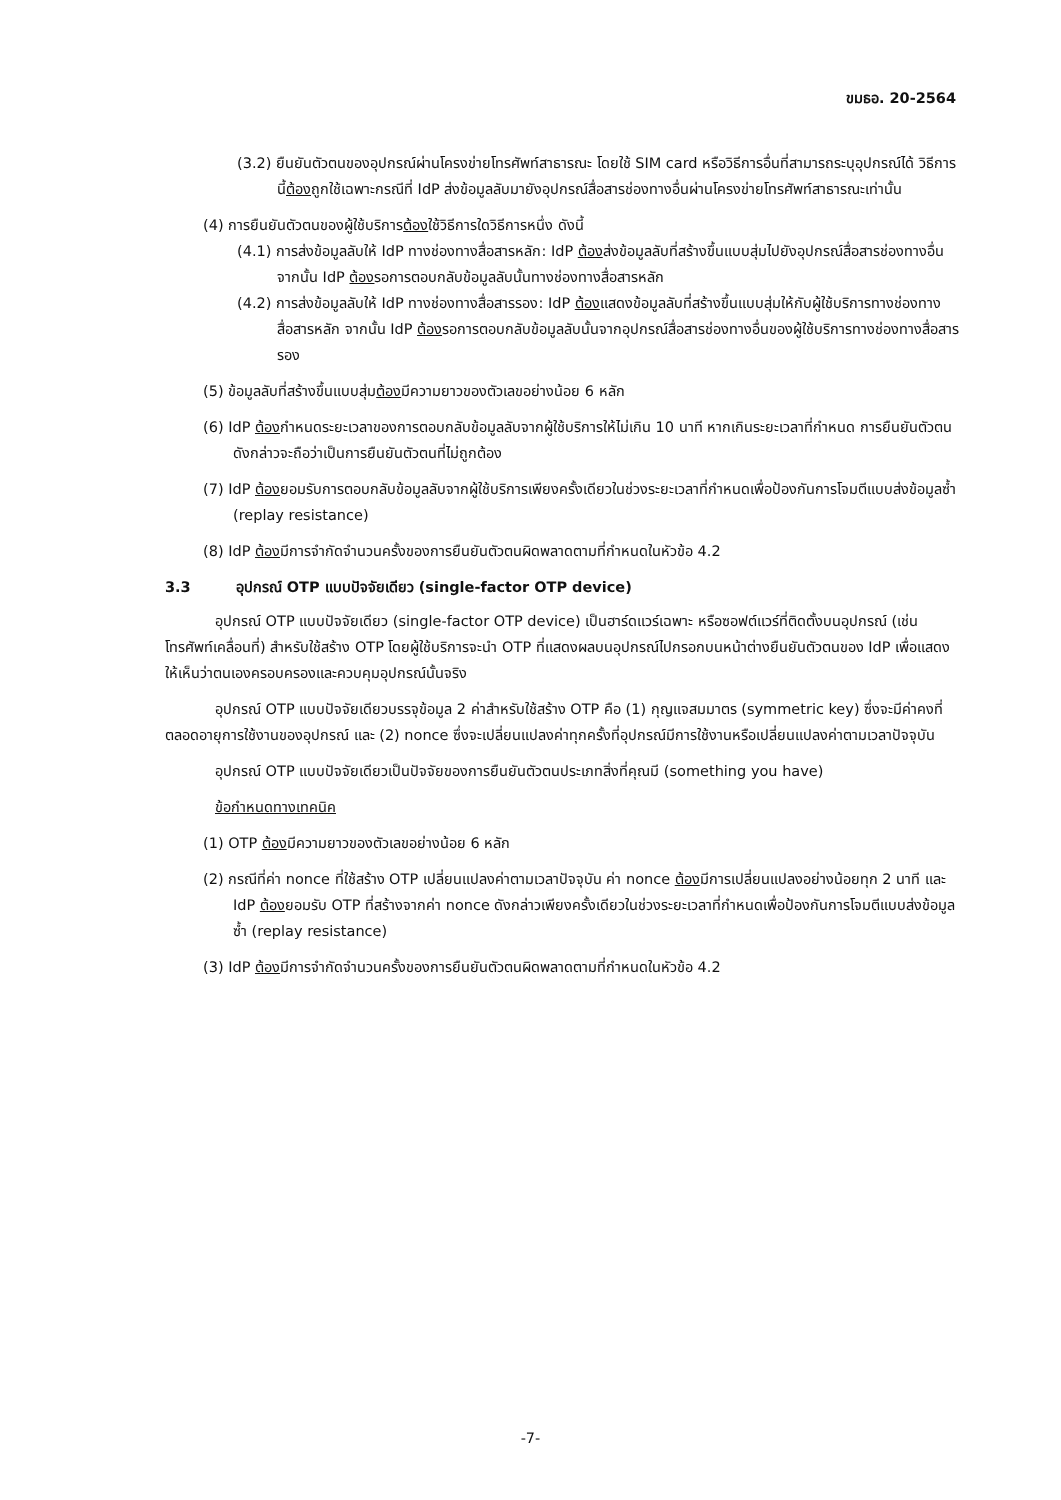ขมธอ. 20-2564
(3.2) ยืนยันตัวตนของอุปกรณ์ผ่านโครงข่ายโทรศัพท์สาธารณะ โดยใช้ SIM card หรือวิธีการอื่นที่สามารถระบุอุปกรณ์ได้ วิธีการนี้ต้องถูกใช้เฉพาะกรณีที่ IdP ส่งข้อมูลลับมายังอุปกรณ์สื่อสารช่องทางอื่นผ่านโครงข่ายโทรศัพท์สาธารณะเท่านั้น
(4) การยืนยันตัวตนของผู้ใช้บริการต้องใช้วิธีการใดวิธีการหนึ่ง ดังนี้
(4.1) การส่งข้อมูลลับให้ IdP ทางช่องทางสื่อสารหลัก: IdP ต้องส่งข้อมูลลับที่สร้างขึ้นแบบสุ่มไปยังอุปกรณ์สื่อสารช่องทางอื่น จากนั้น IdP ต้องรอการตอบกลับข้อมูลลับนั้นทางช่องทางสื่อสารหลัก
(4.2) การส่งข้อมูลลับให้ IdP ทางช่องทางสื่อสารรอง: IdP ต้องแสดงข้อมูลลับที่สร้างขึ้นแบบสุ่มให้กับผู้ใช้บริการทางช่องทางสื่อสารหลัก จากนั้น IdP ต้องรอการตอบกลับข้อมูลลับนั้นจากอุปกรณ์สื่อสารช่องทางอื่นของผู้ใช้บริการทางช่องทางสื่อสารรอง
(5) ข้อมูลลับที่สร้างขึ้นแบบสุ่มต้องมีความยาวของตัวเลขอย่างน้อย 6 หลัก
(6) IdP ต้องกำหนดระยะเวลาของการตอบกลับข้อมูลลับจากผู้ใช้บริการให้ไม่เกิน 10 นาที หากเกินระยะเวลาที่กำหนด การยืนยันตัวตนดังกล่าวจะถือว่าเป็นการยืนยันตัวตนที่ไม่ถูกต้อง
(7) IdP ต้องยอมรับการตอบกลับข้อมูลลับจากผู้ใช้บริการเพียงครั้งเดียวในช่วงระยะเวลาที่กำหนดเพื่อป้องกันการโจมตีแบบส่งข้อมูลซ้ำ (replay resistance)
(8) IdP ต้องมีการจำกัดจำนวนครั้งของการยืนยันตัวตนผิดพลาดตามที่กำหนดในหัวข้อ 4.2
3.3 อุปกรณ์ OTP แบบปัจจัยเดียว (single-factor OTP device)
อุปกรณ์ OTP แบบปัจจัยเดียว (single-factor OTP device) เป็นฮาร์ดแวร์เฉพาะ หรือซอฟต์แวร์ที่ติดตั้งบนอุปกรณ์ (เช่น โทรศัพท์เคลื่อนที่) สำหรับใช้สร้าง OTP โดยผู้ใช้บริการจะนำ OTP ที่แสดงผลบนอุปกรณ์ไปกรอกบนหน้าต่างยืนยันตัวตนของ IdP เพื่อแสดงให้เห็นว่าตนเองครอบครองและควบคุมอุปกรณ์นั้นจริง
อุปกรณ์ OTP แบบปัจจัยเดียวบรรจุข้อมูล 2 ค่าสำหรับใช้สร้าง OTP คือ (1) กุญแจสมมาตร (symmetric key) ซึ่งจะมีค่าคงที่ตลอดอายุการใช้งานของอุปกรณ์ และ (2) nonce ซึ่งจะเปลี่ยนแปลงค่าทุกครั้งที่อุปกรณ์มีการใช้งานหรือเปลี่ยนแปลงค่าตามเวลาปัจจุบัน
อุปกรณ์ OTP แบบปัจจัยเดียวเป็นปัจจัยของการยืนยันตัวตนประเภทสิ่งที่คุณมี (something you have)
ข้อกำหนดทางเทคนิค
(1) OTP ต้องมีความยาวของตัวเลขอย่างน้อย 6 หลัก
(2) กรณีที่ค่า nonce ที่ใช้สร้าง OTP เปลี่ยนแปลงค่าตามเวลาปัจจุบัน ค่า nonce ต้องมีการเปลี่ยนแปลงอย่างน้อยทุก 2 นาที และ IdP ต้องยอมรับ OTP ที่สร้างจากค่า nonce ดังกล่าวเพียงครั้งเดียวในช่วงระยะเวลาที่กำหนดเพื่อป้องกันการโจมตีแบบส่งข้อมูลซ้ำ (replay resistance)
(3) IdP ต้องมีการจำกัดจำนวนครั้งของการยืนยันตัวตนผิดพลาดตามที่กำหนดในหัวข้อ 4.2
-7-